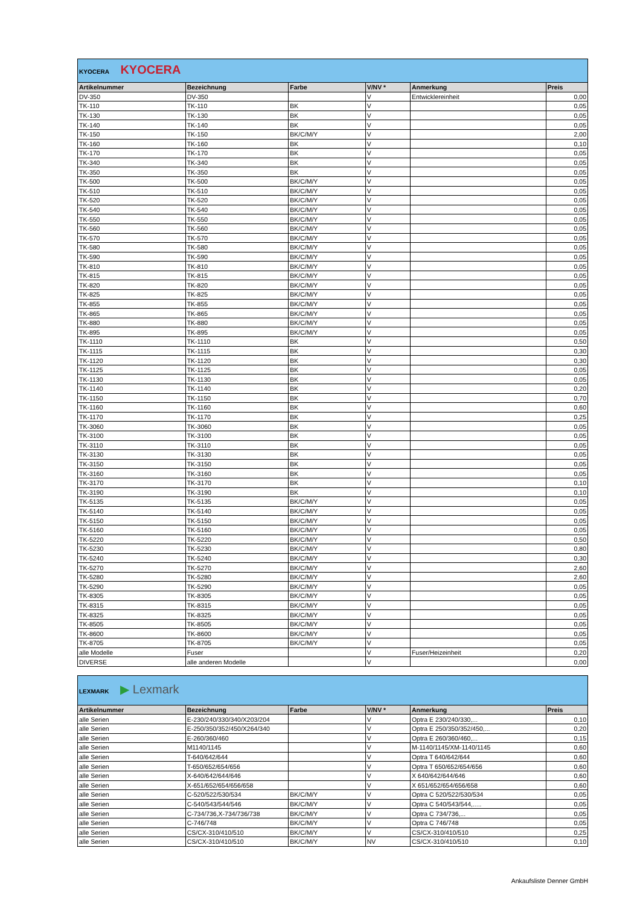| KYOCERA KYOCERA | | | | | |
| Artikelnummer | Bezeichnung | Farbe | V/NV * | Anmerkung | Preis |
| DV-350 | DV-350 | | V | Entwicklereinheit | 0,00 |
| TK-110 | TK-110 | BK | V | | 0,05 |
| TK-130 | TK-130 | BK | V | | 0,05 |
| TK-140 | TK-140 | BK | V | | 0,05 |
| TK-150 | TK-150 | BK/C/M/Y | V | | 2,00 |
| TK-160 | TK-160 | BK | V | | 0,10 |
| TK-170 | TK-170 | BK | V | | 0,05 |
| TK-340 | TK-340 | BK | V | | 0,05 |
| TK-350 | TK-350 | BK | V | | 0,05 |
| TK-500 | TK-500 | BK/C/M/Y | V | | 0,05 |
| TK-510 | TK-510 | BK/C/M/Y | V | | 0,05 |
| TK-520 | TK-520 | BK/C/M/Y | V | | 0,05 |
| TK-540 | TK-540 | BK/C/M/Y | V | | 0,05 |
| TK-550 | TK-550 | BK/C/M/Y | V | | 0,05 |
| TK-560 | TK-560 | BK/C/M/Y | V | | 0,05 |
| TK-570 | TK-570 | BK/C/M/Y | V | | 0,05 |
| TK-580 | TK-580 | BK/C/M/Y | V | | 0,05 |
| TK-590 | TK-590 | BK/C/M/Y | V | | 0,05 |
| TK-810 | TK-810 | BK/C/M/Y | V | | 0,05 |
| TK-815 | TK-815 | BK/C/M/Y | V | | 0,05 |
| TK-820 | TK-820 | BK/C/M/Y | V | | 0,05 |
| TK-825 | TK-825 | BK/C/M/Y | V | | 0,05 |
| TK-855 | TK-855 | BK/C/M/Y | V | | 0,05 |
| TK-865 | TK-865 | BK/C/M/Y | V | | 0,05 |
| TK-880 | TK-880 | BK/C/M/Y | V | | 0,05 |
| TK-895 | TK-895 | BK/C/M/Y | V | | 0,05 |
| TK-1110 | TK-1110 | BK | V | | 0,50 |
| TK-1115 | TK-1115 | BK | V | | 0,30 |
| TK-1120 | TK-1120 | BK | V | | 0,30 |
| TK-1125 | TK-1125 | BK | V | | 0,05 |
| TK-1130 | TK-1130 | BK | V | | 0,05 |
| TK-1140 | TK-1140 | BK | V | | 0,20 |
| TK-1150 | TK-1150 | BK | V | | 0,70 |
| TK-1160 | TK-1160 | BK | V | | 0,60 |
| TK-1170 | TK-1170 | BK | V | | 0,25 |
| TK-3060 | TK-3060 | BK | V | | 0,05 |
| TK-3100 | TK-3100 | BK | V | | 0,05 |
| TK-3110 | TK-3110 | BK | V | | 0,05 |
| TK-3130 | TK-3130 | BK | V | | 0,05 |
| TK-3150 | TK-3150 | BK | V | | 0,05 |
| TK-3160 | TK-3160 | BK | V | | 0,05 |
| TK-3170 | TK-3170 | BK | V | | 0,10 |
| TK-3190 | TK-3190 | BK | V | | 0,10 |
| TK-5135 | TK-5135 | BK/C/M/Y | V | | 0,05 |
| TK-5140 | TK-5140 | BK/C/M/Y | V | | 0,05 |
| TK-5150 | TK-5150 | BK/C/M/Y | V | | 0,05 |
| TK-5160 | TK-5160 | BK/C/M/Y | V | | 0,05 |
| TK-5220 | TK-5220 | BK/C/M/Y | V | | 0,50 |
| TK-5230 | TK-5230 | BK/C/M/Y | V | | 0,80 |
| TK-5240 | TK-5240 | BK/C/M/Y | V | | 0,30 |
| TK-5270 | TK-5270 | BK/C/M/Y | V | | 2,60 |
| TK-5280 | TK-5280 | BK/C/M/Y | V | | 2,60 |
| TK-5290 | TK-5290 | BK/C/M/Y | V | | 0,05 |
| TK-8305 | TK-8305 | BK/C/M/Y | V | | 0,05 |
| TK-8315 | TK-8315 | BK/C/M/Y | V | | 0,05 |
| TK-8325 | TK-8325 | BK/C/M/Y | V | | 0,05 |
| TK-8505 | TK-8505 | BK/C/M/Y | V | | 0,05 |
| TK-8600 | TK-8600 | BK/C/M/Y | V | | 0,05 |
| TK-8705 | TK-8705 | BK/C/M/Y | V | | 0,05 |
| alle Modelle | Fuser | | V | Fuser/Heizeinheit | 0,20 |
| DIVERSE | alle anderen Modelle | | V | | 0,00 |
| LEXMARK ▶ Lexmark | | | | | |
| Artikelnummer | Bezeichnung | Farbe | V/NV * | Anmerkung | Preis |
| alle Serien | E-230/240/330/340/X203/204 | | V | Optra E 230/240/330,... | 0,10 |
| alle Serien | E-250/350/352/450/X264/340 | | V | Optra E 250/350/352/450,... | 0,20 |
| alle Serien | E-260/360/460 | | V | Optra E 260/360/460,... | 0,15 |
| alle Serien | M1140/1145 | | V | M-1140/1145/XM-1140/1145 | 0,60 |
| alle Serien | T-640/642/644 | | V | Optra T 640/642/644 | 0,60 |
| alle Serien | T-650/652/654/656 | | V | Optra T 650/652/654/656 | 0,60 |
| alle Serien | X-640/642/644/646 | | V | X 640/642/644/646 | 0,60 |
| alle Serien | X-651/652/654/656/658 | | V | X 651/652/654/656/658 | 0,60 |
| alle Serien | C-520/522/530/534 | BK/C/M/Y | V | Optra C 520/522/530/534 | 0,05 |
| alle Serien | C-540/543/544/546 | BK/C/M/Y | V | Optra C 540/543/544,..... | 0,05 |
| alle Serien | C-734/736,X-734/736/738 | BK/C/M/Y | V | Optra C 734/736,... | 0,05 |
| alle Serien | C-746/748 | BK/C/M/Y | V | Optra C 746/748 | 0,05 |
| alle Serien | CS/CX-310/410/510 | BK/C/M/Y | V | CS/CX-310/410/510 | 0,25 |
| alle Serien | CS/CX-310/410/510 | BK/C/M/Y | NV | CS/CX-310/410/510 | 0,10 |
Ankaufsliste Denner GmbH